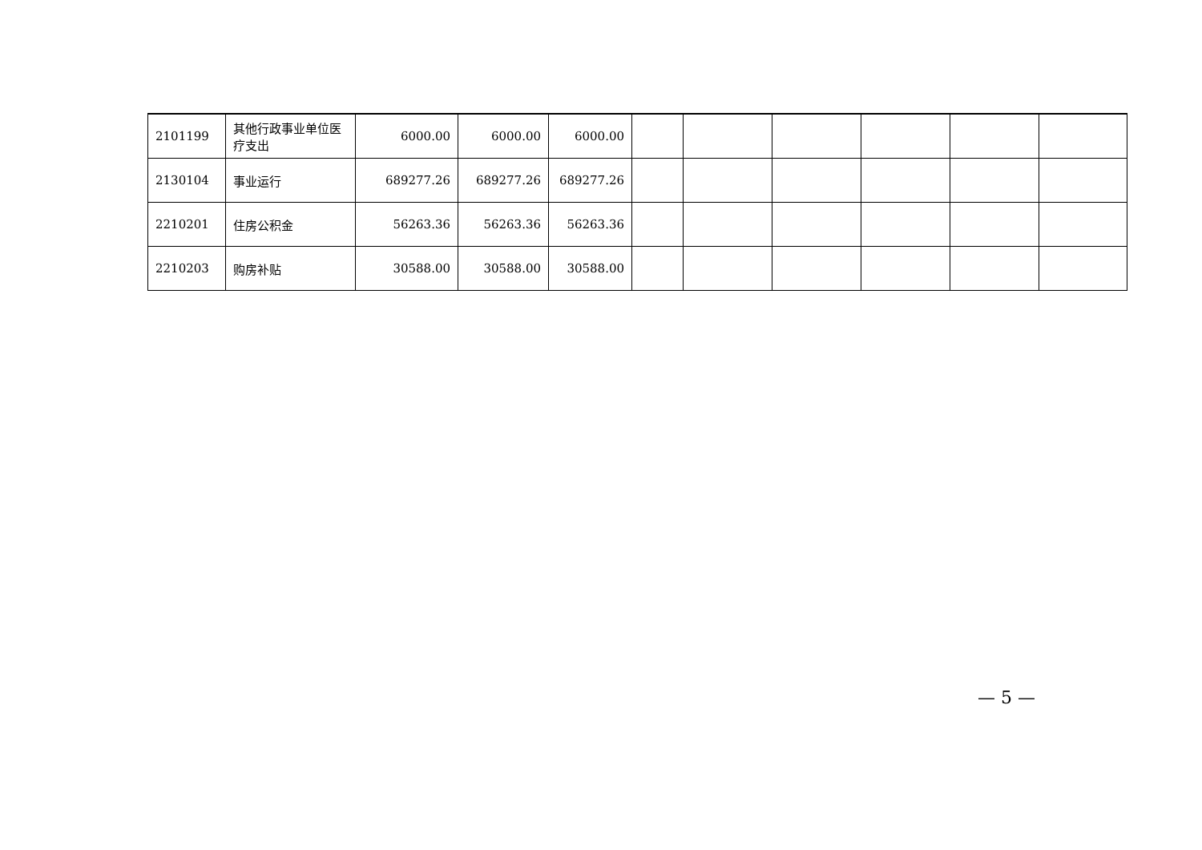| 2101199 | 其他行政事业单位医疗支出 | 6000.00 | 6000.00 | 6000.00 | | | | | | |
| 2130104 | 事业运行 | 689277.26 | 689277.26 | 689277.26 | | | | | | |
| 2210201 | 住房公积金 | 56263.36 | 56263.36 | 56263.36 | | | | | | |
| 2210203 | 购房补贴 | 30588.00 | 30588.00 | 30588.00 | | | | | | |
— 5 —